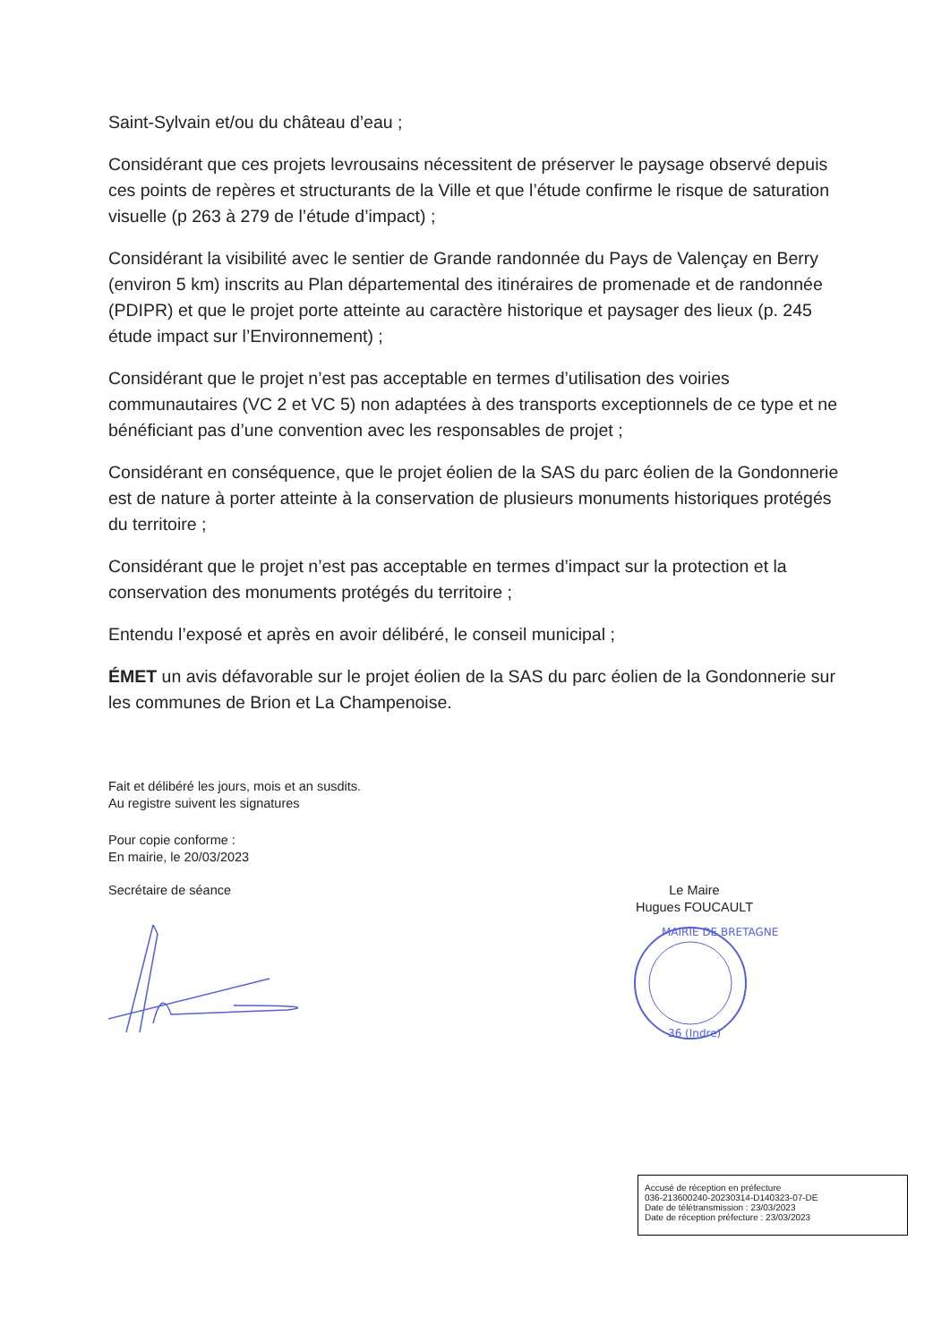Saint-Sylvain et/ou du château d’eau ;
Considérant que ces projets levrousains nécessitent de préserver le paysage observé depuis ces points de repères et structurants de la Ville et que l’étude confirme le risque de saturation visuelle (p 263 à 279 de l’étude d’impact) ;
Considérant la visibilité avec le sentier de Grande randonnée du Pays de Valençay en Berry (environ 5 km) inscrits au Plan départemental des itinéraires de promenade et de randonnée (PDIPR) et que le projet porte atteinte au caractère historique et paysager des lieux (p. 245 étude impact sur l’Environnement) ;
Considérant que le projet n’est pas acceptable en termes d’utilisation des voiries communautaires (VC 2 et VC 5) non adaptées à des transports exceptionnels de ce type et ne bénéficiant pas d’une convention avec les responsables de projet ;
Considérant en conséquence, que le projet éolien de la SAS du parc éolien de la Gondonnerie est de nature à porter atteinte à la conservation de plusieurs monuments historiques protégés du territoire ;
Considérant que le projet n’est pas acceptable en termes d’impact sur la protection et la conservation des monuments protégés du territoire ;
Entendu l’exposé et après en avoir délibéré, le conseil municipal ;
ÉMET un avis défavorable sur le projet éolien de la SAS du parc éolien de la Gondonnerie sur les communes de Brion et La Champenoise.
Fait et délibéré les jours, mois et an susdits.
Au registre suivent les signatures
Pour copie conforme :
En mairie, le 20/03/2023
Secrétaire de séance Le Maire
Hugues FOUCAULT
36 (Indre)
MAIRIE DE BRETAGNE
Accusé de réception en préfecture
036-213600240-20230314-D140323-07-DE
Date de télétransmission : 23/03/2023
Date de réception préfecture : 23/03/2023